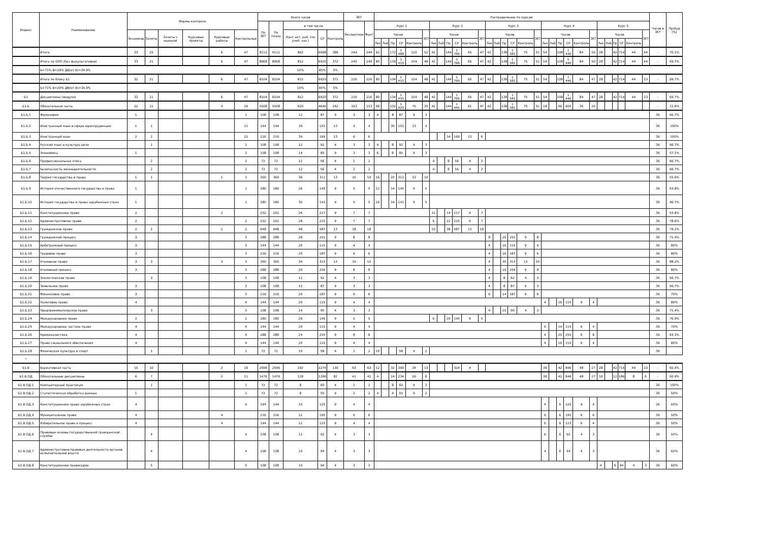| Индекс | Наименование | Формы контроля | | | | | | Всего часов | | | | | ЗЕТ | | Распределение по курсам | | | | | | | | | | | | | | | | | | | | | | | | | | | | | | Часов в ЗЕТ | Пр/Ауд (%) |
| --- | --- | --- | --- | --- | --- | --- | --- | --- | --- | --- | --- | --- | --- | --- | --- | --- | --- | --- | --- | --- | --- | --- | --- | --- | --- | --- | --- | --- | --- | --- | --- | --- | --- | --- | --- | --- | --- | --- | --- | --- | --- | --- | --- | --- | --- | --- |
| | | | | | | | | По ЗЕТ | По плану | в том числе | | | Экспертное | Факт | Курс 1 | | | | | | Курс 2 | | | | | | Курс 3 | | | | | | Курс 4 | | | | | | Курс 5 | | | | | | | |
| | | Экзамены | Зачеты | Зачеты с оценкой | Курсовые проекты | Курсовые работы | Контрольные | | | Конт акт. раб. (по учеб. зан.) | СР | Контроль | | | Часов | | | | | ЗЕТ | Часов | | | | | ЗЕТ | Часов | | | | | ЗЕТ | Часов | | | | | ЗЕТ | Часов | | | | | ЗЕТ | | |
| | | | | | | | | | | | | | | | Лек | Лаб | Пр | СР | Контроль | | Лек | Лаб | Пр | СР | Контроль | | Лек | Лаб | Пр | СР | Контроль | | Лек | Лаб | Пр | СР | Контроль | | Лек | Лаб | Пр | СР | Контроль | | | |
| | Итого | 33 | 25 | | | 6 | 47 | 9112 | 9112 | 862 | 6998 | 388 | 244 | 244 | 92 | | 172 | 1 488 | 120 | 52 | 42 | | 144 | 1 769 | 65 | 47 | 42 | | 138 | 1 581 | 75 | 51 | 54 | | 108 | 1 446 | 84 | 50 | 28 | | 42 | 714 | 44 | 44 | - | 70.1% |
| | Итого по ООП (без факультативов) | 33 | 21 | | | 6 | 47 | 8968 | 8968 | 812 | 6920 | 372 | 240 | 240 | 80 | | 134 | 1 410 | 104 | 48 | 42 | | 144 | 1 769 | 65 | 47 | 42 | | 138 | 1 581 | 75 | 51 | 54 | | 108 | 1 446 | 84 | 50 | 28 | | 42 | 714 | 44 | 44 | - | 69.7% |
| | Б=71% В=29% ДВ(от В)=34.9% | | | | | | | | | 10% | 85% | 5% | | | | | | | | | | | | | | | | | | | | | | | | | | | | | | | | | | |
| | Итого по блоку Б1 | 32 | 21 | | | 6 | 47 | 8104 | 8104 | 812 | 6920 | 372 | 216 | 216 | 80 | | 134 | 1 410 | 104 | 48 | 42 | | 144 | 1 769 | 65 | 47 | 42 | | 138 | 1 581 | 75 | 51 | 54 | | 108 | 1 446 | 84 | 47 | 28 | | 42 | 714 | 44 | 23 | - | 69.7% |
| | Б=71% В=29% ДВ(от В)=34.9% | | | | | | | | | 10% | 85% | 5% | | | | | | | | | | | | | | | | | | | | | | | | | | | | | | | | | | |
| Б1 | Дисциплины (модули) | 32 | 21 | | | 6 | 47 | 8104 | 8104 | 812 | 6920 | 372 | 216 | 216 | 80 | | 134 | 1 410 | 104 | 48 | 42 | | 144 | 1 769 | 65 | 47 | 42 | | 138 | 1 581 | 75 | 51 | 54 | | 108 | 1 446 | 84 | 47 | 28 | | 42 | 714 | 44 | 23 | - | 69.7% |
| Б1.Б | Обязательная часть | 22 | 11 | | | 4 | 29 | 5508 | 5508 | 620 | 4646 | 242 | 153 | 153 | 68 | | 102 | 1 020 | 70 | 35 | 42 | | 144 | 1 445 | 61 | 47 | 42 | | 138 | 1 581 | 75 | 51 | 18 | | 66 | 600 | 36 | 20 | | | | | | | - | 72.6% |
| Б1.Б.1 | Философия | 1 | | | | | 1 | 108 | 108 | 12 | 87 | 9 | 3 | 3 | 4 | | 8 | 87 | 9 | 3 | | | | | | | | | | | | | | | | | | | | | | | | | 36 | 66.7% |
| Б1.Б.2 | Иностранный язык в сфере юриспруденции | 1 | 1 | | | | 11 | 144 | 144 | 30 | 101 | 13 | 4 | 4 | | | 30 | 101 | 13 | 4 | | | | | | | | | | | | | | | | | | | | | | | | | 36 | 100% |
| Б1.Б.3 | Иностранный язык | 2 | 2 | | | | 22 | 216 | 216 | 34 | 169 | 13 | 6 | 6 | | | | | | | | | 34 | 169 | 13 | 6 | | | | | | | | | | | | | | | | | | | 36 | 100% |
| Б1.Б.4 | Русский язык и культура речи | | 1 | | | | 1 | 108 | 108 | 12 | 92 | 4 | 3 | 3 | 4 | | 8 | 92 | 4 | 3 | | | | | | | | | | | | | | | | | | | | | | | | | 36 | 66.7% |
| Б1.Б.5 | Экономика | 1 | | | | | 1 | 108 | 108 | 14 | 85 | 9 | 3 | 3 | 6 | | 8 | 85 | 9 | 3 | | | | | | | | | | | | | | | | | | | | | | | | | 36 | 57.1% |
| Б1.Б.6 | Профессиональная этика | | 2 | | | | 2 | 72 | 72 | 12 | 56 | 4 | 2 | 2 | | | | | | | 4 | | 8 | 56 | 4 | 2 | | | | | | | | | | | | | | | | | | | 36 | 66.7% |
| Б1.Б.7 | Безопасность жизнедеятельности | | 2 | | | | 2 | 72 | 72 | 12 | 56 | 4 | 2 | 2 | | | | | | | 4 | | 8 | 56 | 4 | 2 | | | | | | | | | | | | | | | | | | | 36 | 66.7% |
| Б1.Б.8 | Теория государства и права | 1 | 1 | | | 1 | 1 | 360 | 360 | 36 | 311 | 13 | 10 | 10 | 16 | | 20 | 311 | 13 | 10 | | | | | | | | | | | | | | | | | | | | | | | | | 36 | 55.6% |
| Б1.Б.9 | История отечественного государства и права | 1 | | | | | 1 | 180 | 180 | 26 | 145 | 9 | 5 | 5 | 12 | | 14 | 145 | 9 | 5 | | | | | | | | | | | | | | | | | | | | | | | | | 36 | 53.8% |
| Б1.Б.10 | История государства и права зарубежных стран | 1 | | | | | 1 | 180 | 180 | 30 | 141 | 9 | 5 | 5 | 16 | | 14 | 141 | 9 | 5 | | | | | | | | | | | | | | | | | | | | | | | | | 36 | 46.7% |
| Б1.Б.11 | Конституционное право | 2 | | | | 2 | | 252 | 252 | 26 | 217 | 9 | 7 | 7 | | | | | | | 12 | | 14 | 217 | 9 | 7 | | | | | | | | | | | | | | | | | | | 36 | 53.8% |
| Б1.Б.12 | Административное право | 2 | | | | | 2 | 252 | 252 | 28 | 215 | 9 | 7 | 7 | | | | | | | 6 | | 22 | 215 | 9 | 7 | | | | | | | | | | | | | | | | | | | 36 | 78.6% |
| Б1.Б.13 | Гражданское право | 2 | 2 | | | 2 | 2 | 648 | 648 | 48 | 587 | 13 | 18 | 18 | | | | | | | 10 | | 38 | 587 | 13 | 18 | | | | | | | | | | | | | | | | | | | 36 | 79.2% |
| Б1.Б.14 | Гражданский процесс | 3 | | | | | 3 | 288 | 288 | 28 | 251 | 9 | 8 | 8 | | | | | | | | | | | | | 8 | | 20 | 251 | 9 | 8 | | | | | | | | | | | | | 36 | 71.4% |
| Б1.Б.15 | Арбитражный процесс | 3 | | | | | 3 | 144 | 144 | 20 | 115 | 9 | 4 | 4 | | | | | | | | | | | | | 4 | | 16 | 115 | 9 | 4 | | | | | | | | | | | | | 36 | 80% |
| Б1.Б.16 | Трудовое право | 3 | | | | | 3 | 216 | 216 | 20 | 187 | 9 | 6 | 6 | | | | | | | | | | | | | 4 | | 16 | 187 | 9 | 6 | | | | | | | | | | | | | 36 | 80% |
| Б1.Б.17 | Уголовное право | 3 | 3 | | | 3 | 3 | 360 | 360 | 34 | 313 | 13 | 10 | 10 | | | | | | | | | | | | | 4 | | 30 | 313 | 13 | 10 | | | | | | | | | | | | | 36 | 88.2% |
| Б1.Б.18 | Уголовный процесс | 3 | | | | | 3 | 288 | 288 | 20 | 259 | 9 | 8 | 8 | | | | | | | | | | | | | 4 | | 16 | 259 | 9 | 8 | | | | | | | | | | | | | 36 | 80% |
| Б1.Б.19 | Экологическое право | | 3 | | | | 3 | 108 | 108 | 12 | 92 | 4 | 3 | 3 | | | | | | | | | | | | | 4 | | 8 | 92 | 4 | 3 | | | | | | | | | | | | | 36 | 66.7% |
| Б1.Б.20 | Земельное право | 3 | | | | | 3 | 108 | 108 | 12 | 87 | 9 | 3 | 3 | | | | | | | | | | | | | 4 | | 8 | 87 | 9 | 3 | | | | | | | | | | | | | 36 | 66.7% |
| Б1.Б.21 | Финансовое право | 3 | | | | | 3 | 216 | 216 | 20 | 187 | 9 | 6 | 6 | | | | | | | | | | | | | 6 | | 14 | 187 | 9 | 6 | | | | | | | | | | | | | 36 | 70% |
| Б1.Б.22 | Налоговое право | 4 | | | | | 4 | 144 | 144 | 20 | 115 | 9 | 4 | 4 | | | | | | | | | | | | | | | | | | | 4 | | 16 | 115 | 9 | 4 | | | | | | | 36 | 80% |
| Б1.Б.23 | Предпринимательское право | | 3 | | | | 3 | 108 | 108 | 14 | 90 | 4 | 3 | 3 | | | | | | | | | | | | | 4 | | 10 | 90 | 4 | 3 | | | | | | | | | | | | | 36 | 71.4% |
| Б1.Б.24 | Международное право | 2 | | | | | 2 | 180 | 180 | 26 | 145 | 9 | 5 | 5 | | | | | | | 6 | | 20 | 145 | 9 | 5 | | | | | | | | | | | | | | | | | | | 36 | 76.9% |
| Б1.Б.25 | Международное частное право | 4 | | | | | 4 | 144 | 144 | 20 | 115 | 9 | 4 | 4 | | | | | | | | | | | | | | | | | | | 6 | | 14 | 115 | 9 | 4 | | | | | | | 36 | 70% |
| Б1.Б.26 | Криминалистика | 4 | | | | | 4 | 288 | 288 | 24 | 255 | 9 | 8 | 8 | | | | | | | | | | | | | | | | | | | 4 | | 20 | 255 | 9 | 8 | | | | | | | 36 | 83.3% |
| Б1.Б.27 | Право социального обеспечения | 4 | | | | | 4 | 144 | 144 | 20 | 115 | 9 | 4 | 4 | | | | | | | | | | | | | | | | | | | 4 | | 16 | 115 | 9 | 4 | | | | | | | 36 | 80% |
| Б1.Б.28 | Физическая культура и спорт | | 1 | | | | 1 | 72 | 72 | 10 | 58 | 4 | 2 | 2 | 10 | | | 58 | 4 | 2 | | | | | | | | | | | | | | | | | | | | | | | | | 36 | |
| * | | | | | | | | | | | | | | | | | | | | | | | | | | | | | | | | | | | | | | | | | | | | | | |
| Б1.В | Вариативная часть | 10 | 10 | | | 2 | 18 | 2596 | 2596 | 192 | 2274 | 130 | 63 | 63 | 12 | | 32 | 390 | 34 | 13 | | | | 324 | 4 | | | | | | | | 36 | | 42 | 846 | 48 | 27 | 28 | | 42 | 714 | 44 | 23 | - | 60.4% |
| Б1.В.ОД | Обязательные дисциплины | 6 | 7 | | | 2 | 11 | 1476 | 1476 | 128 | 1266 | 82 | 41 | 41 | 4 | | 24 | 234 | 26 | 8 | | | | | | | | | | | | | 36 | | 42 | 846 | 48 | 27 | 10 | | 12 | 186 | 8 | 6 | - | 60.9% |
| Б1.В.ОД.1 | Компьютерный практикум | | 1 | | | | 1 | 72 | 72 | 8 | 60 | 4 | 2 | 2 | | | 8 | 60 | 4 | 2 | | | | | | | | | | | | | | | | | | | | | | | | | 36 | 100% |
| Б1.В.ОД.2 | Статистическая обработка данных | 1 | | | | | 1 | 72 | 72 | 8 | 55 | 9 | 2 | 2 | 4 | | 4 | 55 | 9 | 2 | | | | | | | | | | | | | | | | | | | | | | | | | 36 | 50% |
| Б1.В.ОД.3 | Конституционное право зарубежных стран | 4 | | | | | 4 | 144 | 144 | 10 | 125 | 9 | 4 | 4 | | | | | | | | | | | | | | | | | | | 4 | | 6 | 125 | 9 | 4 | | | | | | | 36 | 60% |
| Б1.В.ОД.4 | Муниципальное право | 4 | | | | 4 | | 216 | 216 | 12 | 195 | 9 | 6 | 6 | | | | | | | | | | | | | | | | | | | 6 | | 6 | 195 | 9 | 6 | | | | | | | 36 | 50% |
| Б1.В.ОД.5 | Избирательное право и процесс | 4 | | | | 4 | | 144 | 144 | 12 | 123 | 9 | 4 | 4 | | | | | | | | | | | | | | | | | | | 6 | | 6 | 123 | 9 | 4 | | | | | | | 36 | 50% |
| Б1.В.ОД.6 | Правовые основы государственной гражданской службы | | 4 | | | | 4 | 108 | 108 | 12 | 92 | 4 | 3 | 3 | | | | | | | | | | | | | | | | | | | 6 | | 6 | 92 | 4 | 3 | | | | | | | 36 | 50% |
| Б1.В.ОД.7 | Административно-правовая деятельность органов исполнительной власти | | 4 | | | | 4 | 108 | 108 | 10 | 94 | 4 | 3 | 3 | | | | | | | | | | | | | | | | | | | 4 | | 6 | 94 | 4 | 3 | | | | | | | 36 | 60% |
| Б1.В.ОД.8 | Конституционное правосудие | | 5 | | | | 5 | 108 | 108 | 10 | 94 | 4 | 3 | 3 | | | | | | | | | | | | | | | | | | | | | | | | | 4 | | 6 | 94 | 4 | 3 | 36 | 60% |